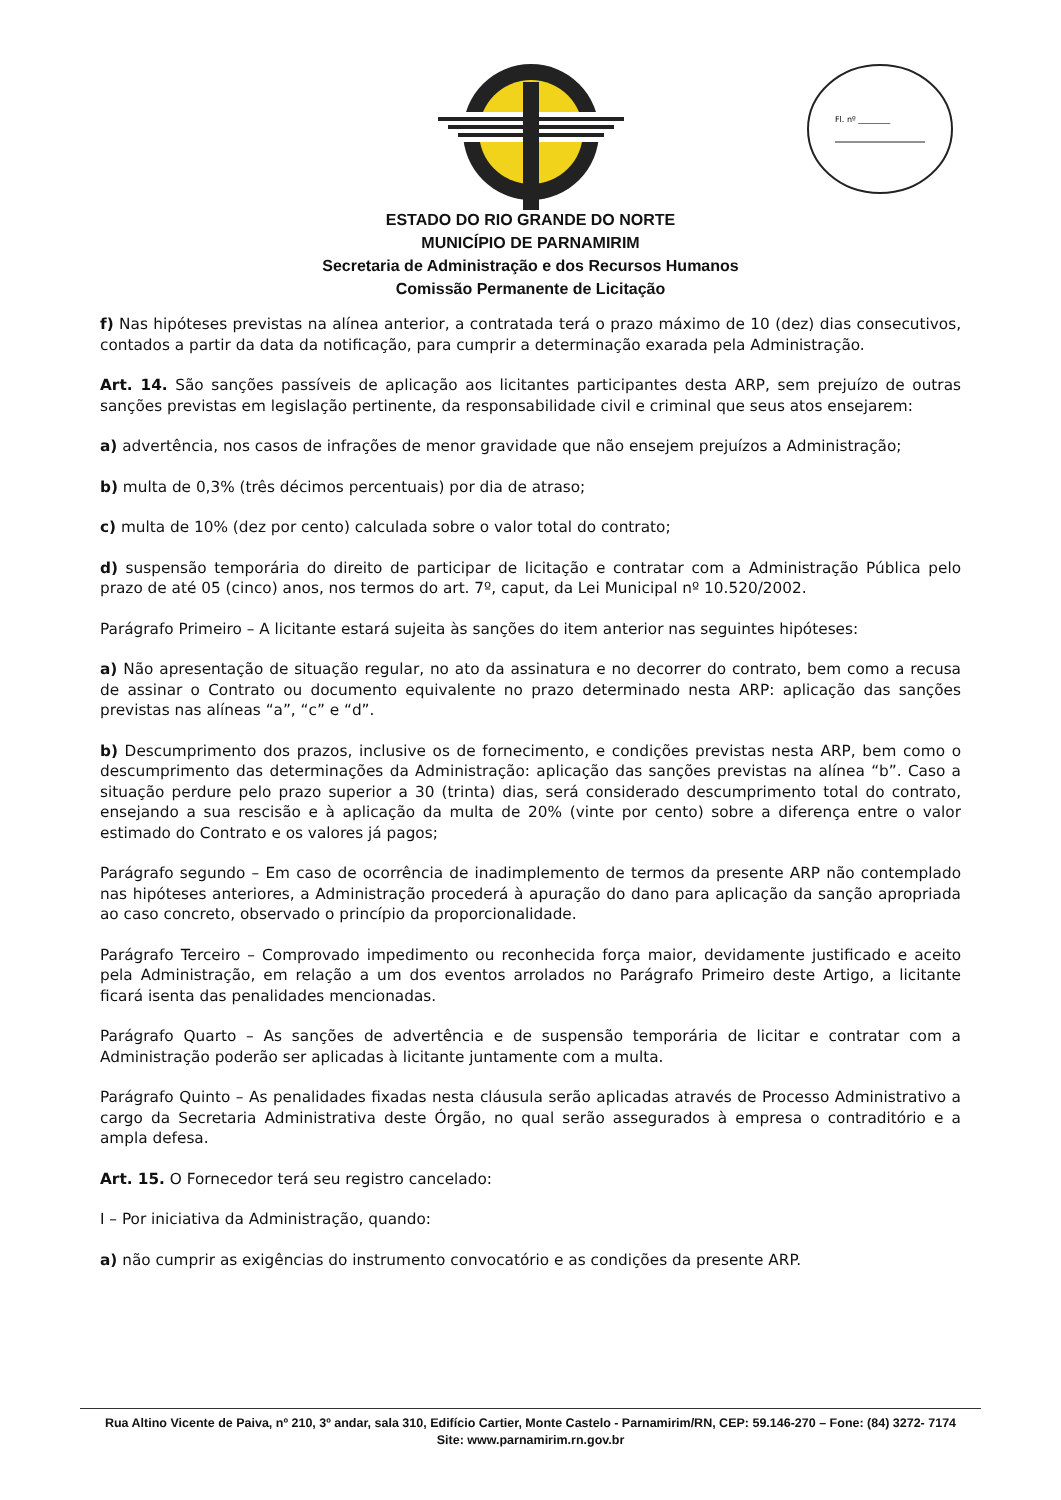Fl. nº ________
ESTADO DO RIO GRANDE DO NORTE
MUNICÍPIO DE PARNAMIRIM
Secretaria de Administração e dos Recursos Humanos
Comissão Permanente de Licitação
f) Nas hipóteses previstas na alínea anterior, a contratada terá o prazo máximo de 10 (dez) dias consecutivos, contados a partir da data da notificação, para cumprir a determinação exarada pela Administração.
Art. 14. São sanções passíveis de aplicação aos licitantes participantes desta ARP, sem prejuízo de outras sanções previstas em legislação pertinente, da responsabilidade civil e criminal que seus atos ensejarem:
a) advertência, nos casos de infrações de menor gravidade que não ensejem prejuízos a Administração;
b) multa de 0,3% (três décimos percentuais) por dia de atraso;
c) multa de 10% (dez por cento) calculada sobre o valor total do contrato;
d) suspensão temporária do direito de participar de licitação e contratar com a Administração Pública pelo prazo de até 05 (cinco) anos, nos termos do art. 7º, caput, da Lei Municipal nº 10.520/2002.
Parágrafo Primeiro – A licitante estará sujeita às sanções do item anterior nas seguintes hipóteses:
a) Não apresentação de situação regular, no ato da assinatura e no decorrer do contrato, bem como a recusa de assinar o Contrato ou documento equivalente no prazo determinado nesta ARP: aplicação das sanções previstas nas alíneas “a”, “c” e “d”.
b) Descumprimento dos prazos, inclusive os de fornecimento, e condições previstas nesta ARP, bem como o descumprimento das determinações da Administração: aplicação das sanções previstas na alínea “b”. Caso a situação perdure pelo prazo superior a 30 (trinta) dias, será considerado descumprimento total do contrato, ensejando a sua rescisão e à aplicação da multa de 20% (vinte por cento) sobre a diferença entre o valor estimado do Contrato e os valores já pagos;
Parágrafo segundo – Em caso de ocorrência de inadimplemento de termos da presente ARP não contemplado nas hipóteses anteriores, a Administração procederá à apuração do dano para aplicação da sanção apropriada ao caso concreto, observado o princípio da proporcionalidade.
Parágrafo Terceiro – Comprovado impedimento ou reconhecida força maior, devidamente justificado e aceito pela Administração, em relação a um dos eventos arrolados no Parágrafo Primeiro deste Artigo, a licitante ficará isenta das penalidades mencionadas.
Parágrafo Quarto – As sanções de advertência e de suspensão temporária de licitar e contratar com a Administração poderão ser aplicadas à licitante juntamente com a multa.
Parágrafo Quinto – As penalidades fixadas nesta cláusula serão aplicadas através de Processo Administrativo a cargo da Secretaria Administrativa deste Órgão, no qual serão assegurados à empresa o contraditório e a ampla defesa.
Art. 15. O Fornecedor terá seu registro cancelado:
I – Por iniciativa da Administração, quando:
a) não cumprir as exigências do instrumento convocatório e as condições da presente ARP.
Rua Altino Vicente de Paiva, nº 210, 3º andar, sala 310, Edifício Cartier, Monte Castelo - Parnamirim/RN, CEP: 59.146-270 – Fone: (84) 3272- 7174
Site: www.parnamirim.rn.gov.br